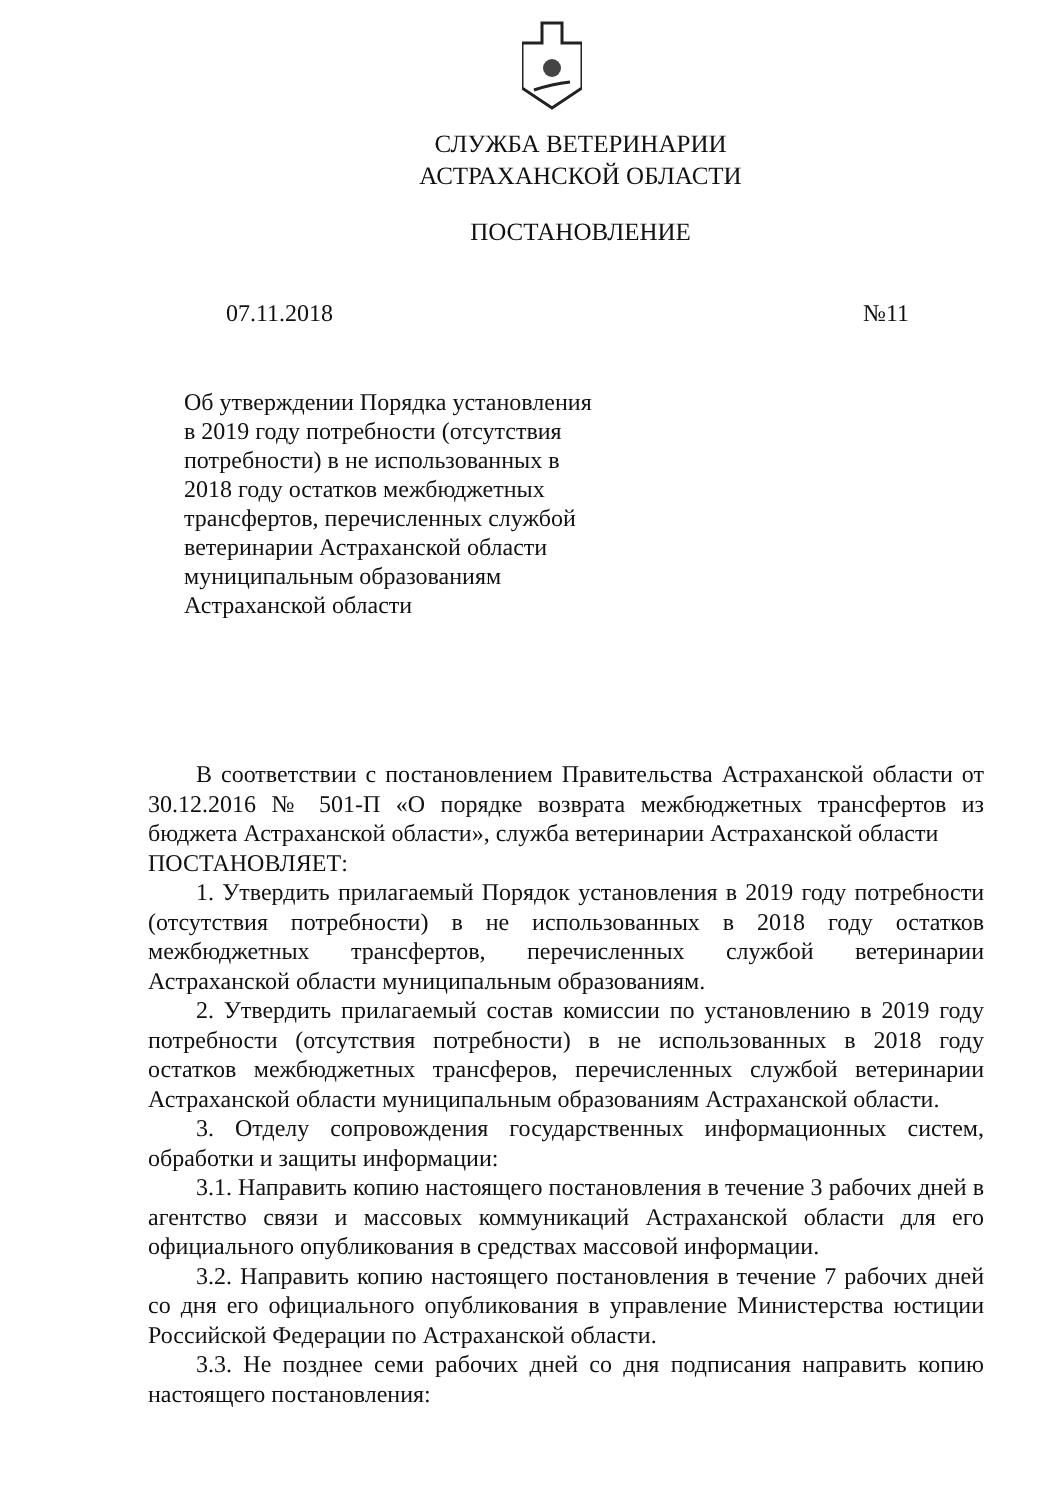СЛУЖБА ВЕТЕРИНАРИИ
АСТРАХАНСКОЙ ОБЛАСТИ
ПОСТАНОВЛЕНИЕ
07.11.2018 №11
Об утверждении Порядка установления в 2019 году потребности (отсутствия потребности) в не использованных в 2018 году остатков межбюджетных трансфертов, перечисленных службой ветеринарии Астраханской области муниципальным образованиям Астраханской области
В соответствии с постановлением Правительства Астраханской области от 30.12.2016 № 501-П «О порядке возврата межбюджетных трансфертов из бюджета Астраханской области», служба ветеринарии Астраханской области
ПОСТАНОВЛЯЕТ:
1. Утвердить прилагаемый Порядок установления в 2019 году потребности (отсутствия потребности) в не использованных в 2018 году остатков межбюджетных трансфертов, перечисленных службой ветеринарии Астраханской области муниципальным образованиям.
2. Утвердить прилагаемый состав комиссии по установлению в 2019 году потребности (отсутствия потребности) в не использованных в 2018 году остатков межбюджетных трансферов, перечисленных службой ветеринарии Астраханской области муниципальным образованиям Астраханской области.
3. Отделу сопровождения государственных информационных систем, обработки и защиты информации:
3.1. Направить копию настоящего постановления в течение 3 рабочих дней в агентство связи и массовых коммуникаций Астраханской области для его официального опубликования в средствах массовой информации.
3.2. Направить копию настоящего постановления в течение 7 рабочих дней со дня его официального опубликования в управление Министерства юстиции Российской Федерации по Астраханской области.
3.3. Не позднее семи рабочих дней со дня подписания направить копию настоящего постановления: